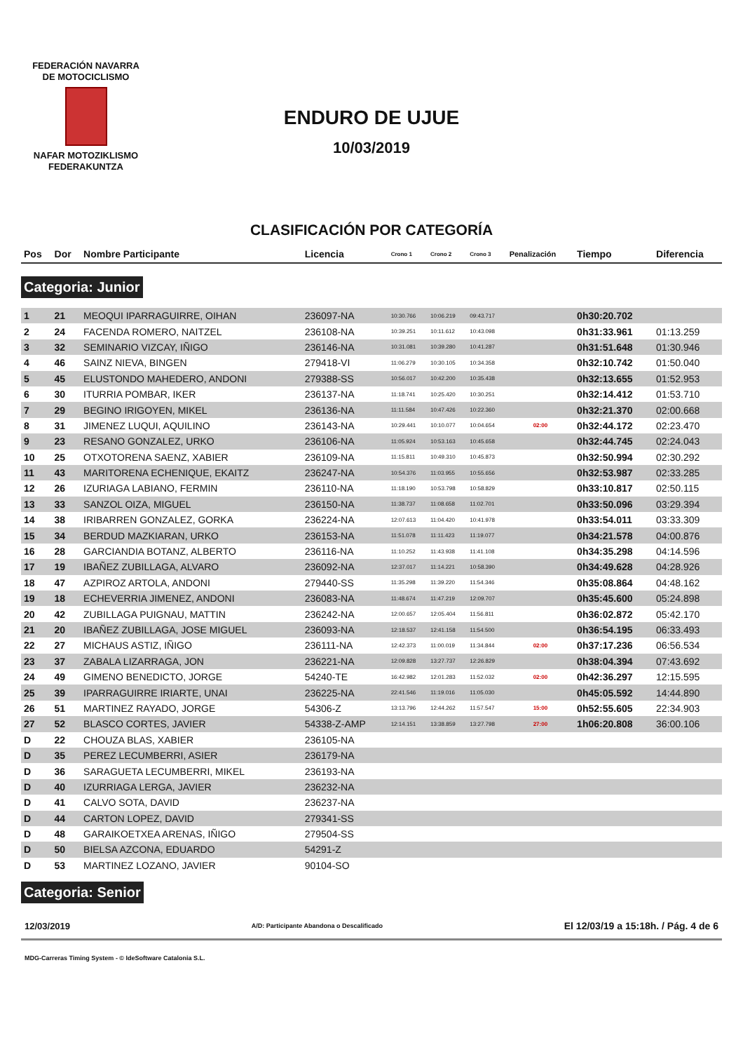FEDERACIÓN NAVARRA
DE MOTOCICLISMO
NAFAR MOTOZIKLISMO
FEDERAKUNTZA
ENDURO DE UJUE
10/03/2019
CLASIFICACIÓN POR CATEGORÍA
| Pos | Dor | Nombre Participante | Licencia | Crono 1 | Crono 2 | Crono 3 | Penalización | Tiempo | Diferencia |
| --- | --- | --- | --- | --- | --- | --- | --- | --- | --- |
| Categoria: Junior | | | | | | | | | |
| 1 | 21 | MEOQUI IPARRAGUIRRE, OIHAN | 236097-NA | 10:30.766 | 10:06.219 | 09:43.717 | | 0h30:20.702 | |
| 2 | 24 | FACENDA ROMERO, NAITZEL | 236108-NA | 10:39.251 | 10:11.612 | 10:43.098 | | 0h31:33.961 | 01:13.259 |
| 3 | 32 | SEMINARIO VIZCAY, IÑIGO | 236146-NA | 10:31.081 | 10:39.280 | 10:41.287 | | 0h31:51.648 | 01:30.946 |
| 4 | 46 | SAINZ NIEVA, BINGEN | 279418-VI | 11:06.279 | 10:30.105 | 10:34.358 | | 0h32:10.742 | 01:50.040 |
| 5 | 45 | ELUSTONDO MAHEDERO, ANDONI | 279388-SS | 10:56.017 | 10:42.200 | 10:35.438 | | 0h32:13.655 | 01:52.953 |
| 6 | 30 | ITURRIA POMBAR, IKER | 236137-NA | 11:18.741 | 10:25.420 | 10:30.251 | | 0h32:14.412 | 01:53.710 |
| 7 | 29 | BEGINO IRIGOYEN, MIKEL | 236136-NA | 11:11.584 | 10:47.426 | 10:22.360 | | 0h32:21.370 | 02:00.668 |
| 8 | 31 | JIMENEZ LUQUI, AQUILINO | 236143-NA | 10:29.441 | 10:10.077 | 10:04.654 | 02:00 | 0h32:44.172 | 02:23.470 |
| 9 | 23 | RESANO GONZALEZ, URKO | 236106-NA | 11:05.924 | 10:53.163 | 10:45.658 | | 0h32:44.745 | 02:24.043 |
| 10 | 25 | OTXOTORENA SAENZ, XABIER | 236109-NA | 11:15.811 | 10:49.310 | 10:45.873 | | 0h32:50.994 | 02:30.292 |
| 11 | 43 | MARITORENA ECHENIQUE, EKAITZ | 236247-NA | 10:54.376 | 11:03.955 | 10:55.656 | | 0h32:53.987 | 02:33.285 |
| 12 | 26 | IZURIAGA LABIANO, FERMIN | 236110-NA | 11:18.190 | 10:53.798 | 10:58.829 | | 0h33:10.817 | 02:50.115 |
| 13 | 33 | SANZOL OIZA, MIGUEL | 236150-NA | 11:38.737 | 11:08.658 | 11:02.701 | | 0h33:50.096 | 03:29.394 |
| 14 | 38 | IRIBARREN GONZALEZ, GORKA | 236224-NA | 12:07.613 | 11:04.420 | 10:41.978 | | 0h33:54.011 | 03:33.309 |
| 15 | 34 | BERDUD MAZKIARAN, URKO | 236153-NA | 11:51.078 | 11:11.423 | 11:19.077 | | 0h34:21.578 | 04:00.876 |
| 16 | 28 | GARCIANDIA BOTANZ, ALBERTO | 236116-NA | 11:10.252 | 11:43.938 | 11:41.108 | | 0h34:35.298 | 04:14.596 |
| 17 | 19 | IBAÑEZ ZUBILLAGA, ALVARO | 236092-NA | 12:37.017 | 11:14.221 | 10:58.390 | | 0h34:49.628 | 04:28.926 |
| 18 | 47 | AZPIROZ ARTOLA, ANDONI | 279440-SS | 11:35.298 | 11:39.220 | 11:54.346 | | 0h35:08.864 | 04:48.162 |
| 19 | 18 | ECHEVERRIA JIMENEZ, ANDONI | 236083-NA | 11:48.674 | 11:47.219 | 12:09.707 | | 0h35:45.600 | 05:24.898 |
| 20 | 42 | ZUBILLAGA PUIGNAU, MATTIN | 236242-NA | 12:00.657 | 12:05.404 | 11:56.811 | | 0h36:02.872 | 05:42.170 |
| 21 | 20 | IBAÑEZ ZUBILLAGA, JOSE MIGUEL | 236093-NA | 12:18.537 | 12:41.158 | 11:54.500 | | 0h36:54.195 | 06:33.493 |
| 22 | 27 | MICHAUS ASTIZ, IÑIGO | 236111-NA | 12:42.373 | 11:00.019 | 11:34.844 | 02:00 | 0h37:17.236 | 06:56.534 |
| 23 | 37 | ZABALA LIZARRAGA, JON | 236221-NA | 12:09.828 | 13:27.737 | 12:26.829 | | 0h38:04.394 | 07:43.692 |
| 24 | 49 | GIMENO BENEDICTO, JORGE | 54240-TE | 16:42.982 | 12:01.283 | 11:52.032 | 02:00 | 0h42:36.297 | 12:15.595 |
| 25 | 39 | IPARRAGUIRRE IRIARTE, UNAI | 236225-NA | 22:41.546 | 11:19.016 | 11:05.030 | | 0h45:05.592 | 14:44.890 |
| 26 | 51 | MARTINEZ RAYADO, JORGE | 54306-Z | 13:13.796 | 12:44.262 | 11:57.547 | 15:00 | 0h52:55.605 | 22:34.903 |
| 27 | 52 | BLASCO CORTES, JAVIER | 54338-Z-AMP | 12:14.151 | 13:38.859 | 13:27.798 | 27:00 | 1h06:20.808 | 36:00.106 |
| D | 22 | CHOUZA BLAS, XABIER | 236105-NA | | | | | | |
| D | 35 | PEREZ LECUMBERRI, ASIER | 236179-NA | | | | | | |
| D | 36 | SARAGUETA LECUMBERRI, MIKEL | 236193-NA | | | | | | |
| D | 40 | IZURRIAGA LERGA, JAVIER | 236232-NA | | | | | | |
| D | 41 | CALVO SOTA, DAVID | 236237-NA | | | | | | |
| D | 44 | CARTON LOPEZ, DAVID | 279341-SS | | | | | | |
| D | 48 | GARAIKOETXEA ARENAS, IÑIGO | 279504-SS | | | | | | |
| D | 50 | BIELSA AZCONA, EDUARDO | 54291-Z | | | | | | |
| D | 53 | MARTINEZ LOZANO, JAVIER | 90104-SO | | | | | | |
| Categoria: Senior | | | | | | | | | |
12/03/2019 A/D: Participante Abandona o Descalificado El 12/03/19 a 15:18h. / Pág. 4 de 6
MDG-Carreras Timing System - © IdeSoftware Catalonia S.L.